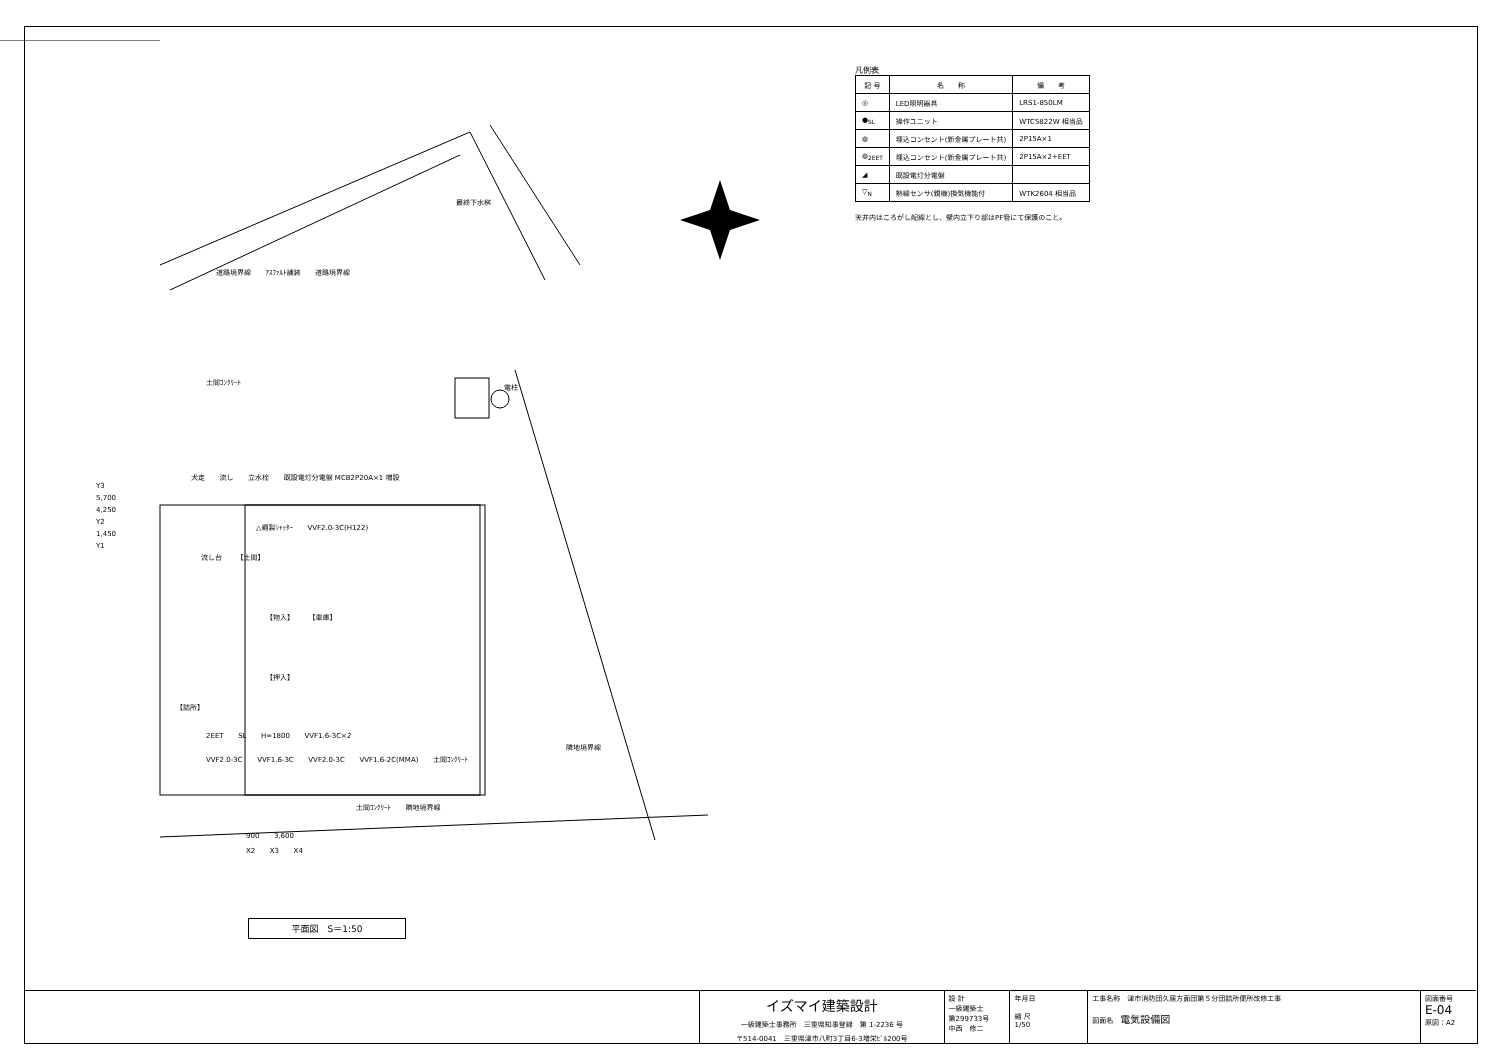土間ｺﾝｸﾘｰﾄ
最終下水桝
道路境界線 ｱｽﾌｧﾙﾄ舗装 道路境界線
電柱
犬走 流し 立水栓 既設電灯分電盤 MCB2P20A×1 増設
△鋼製ｼｬｯﾀｰ VVF2.0-3C(H122)
流し台 【土間】
【物入】 【車庫】
【押入】
【詰所】
2EET SL H=1800 VVF1.6-3C×2
VVF2.0-3C VVF1.6-3C VVF2.0-3C VVF1.6-2C(MMA) 土間ｺﾝｸﾘｰﾄ
隣地境界線
Y3
5,700
4,250
Y2
1,450
Y1
土間ｺﾝｸﾘｰﾄ 隣地境界線
900 3,600
X2 X3 X4
凡例表
| 記 号 | 名 称 | 備 考 |
| --- | --- | --- |
| ◎ | LED照明器具 | LRS1-850LM |
| ●<sub>SL</sub> | 操作ユニット | WTC5822W 相当品 |
| ◍ | 埋込コンセント(新金属プレート共) | 2P15A×1 |
| ◍<sub>2EET</sub> | 埋込コンセント(新金属プレート共) | 2P15A×2+EET |
| ◢ | 既設電灯分電盤 | |
| ▽<sub>N</sub> | 熱線センサ(親機)換気機能付 | WTK2604 相当品 |
天井内はころがし配線とし、壁内立下り部はPF管にて保護のこと。
平面図　S＝1:50
イズマイ建築設計
一級建築士事務所　三重県知事登録　第 1-2236 号
〒514-0041　三重県津市八町3丁目6-3増栄ﾋﾞﾙ200号
設 計
一級建築士
第299733号
中西　修二
年月日
縮 尺
1/50
工事名称　津市消防団久居方面団第５分団詰所便所改修工事
図面名　電気設備図
図面番号
E-04
原図：A2